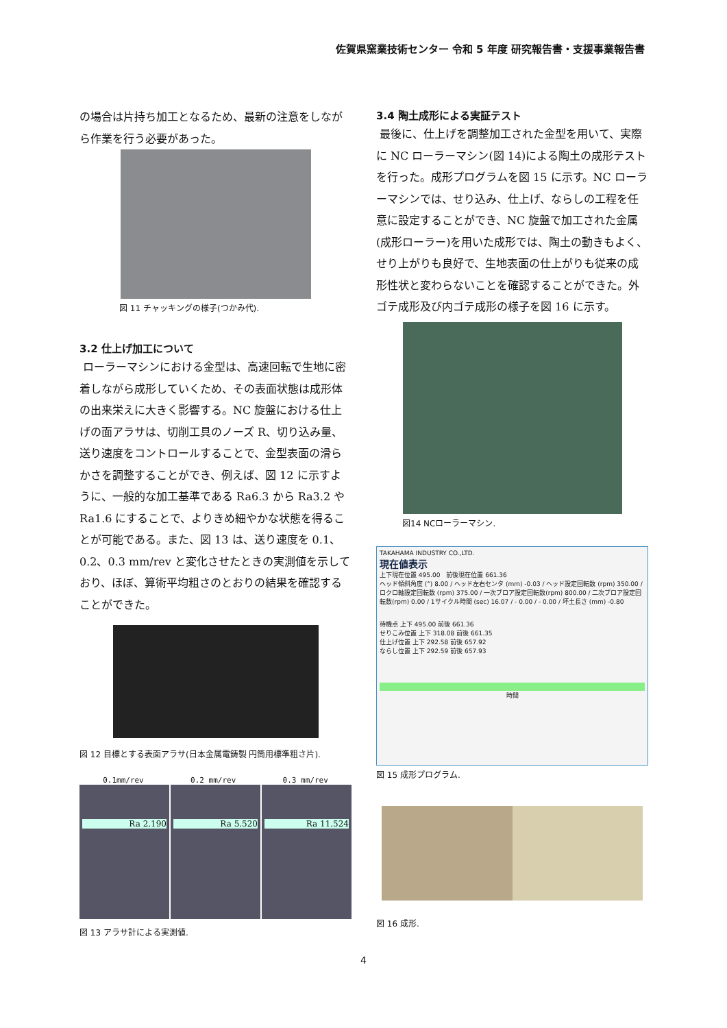佐賀県窯業技術センター 令和 5 年度 研究報告書・支援事業報告書
の場合は片持ち加工となるため、最新の注意をしながら作業を行う必要があった。
図 11 チャッキングの様子(つかみ代).
3.2 仕上げ加工について
ローラーマシンにおける金型は、高速回転で生地に密着しながら成形していくため、その表面状態は成形体の出来栄えに大きく影響する。NC 旋盤における仕上げの面アラサは、切削工具のノーズ R、切り込み量、送り速度をコントロールすることで、金型表面の滑らかさを調整することができ、例えば、図 12 に示すように、一般的な加工基準である Ra6.3 から Ra3.2 や Ra1.6 にすることで、よりきめ細やかな状態を得ることが可能である。また、図 13 は、送り速度を 0.1、0.2、0.3 mm/rev と変化させたときの実測値を示しており、ほぼ、算術平均粗さのとおりの結果を確認することができた。
図 12 目標とする表面アラサ(日本金属電鋳製 円筒用標準粗さ片).
0.1mm/rev 0.2 mm/rev 0.3 mm/rev
Ra 2.190 Ra 5.520 Ra 11.524
図 13 アラサ計による実測値.
3.4 陶土成形による実証テスト
最後に、仕上げを調整加工された金型を用いて、実際に NC ローラーマシン(図 14)による陶土の成形テストを行った。成形プログラムを図 15 に示す。NC ローラーマシンでは、せり込み、仕上げ、ならしの工程を任意に設定することができ、NC 旋盤で加工された金属(成形ローラー)を用いた成形では、陶土の動きもよく、せり上がりも良好で、生地表面の仕上がりも従来の成形性状と変わらないことを確認することができた。外ゴテ成形及び内ゴテ成形の様子を図 16 に示す。
図14 NCローラーマシン.
TAKAHAMA INDUSTRY CO.,LTD.
現在値表示
上下現在位置 495.00　前後現在位置 661.36
ヘッド傾斜角度 (°) 8.00 / ヘッド左右センタ (mm) -0.03 / ヘッド設定回転数 (rpm) 350.00 / ロクロ軸設定回転数 (rpm) 375.00 / 一次ブロア設定回転数(rpm) 800.00 / 二次ブロア設定回転数(rpm) 0.00 / 1サイクル時間 (sec) 16.07 / - 0.00 / - 0.00 / 坏土長さ (mm) -0.80
待機点 上下 495.00 前後 661.36
せりこみ位置 上下 318.08 前後 661.35
仕上げ位置 上下 292.58 前後 657.92
ならし位置 上下 292.59 前後 657.93
時間
図 15 成形プログラム.
図 16 成形.
4